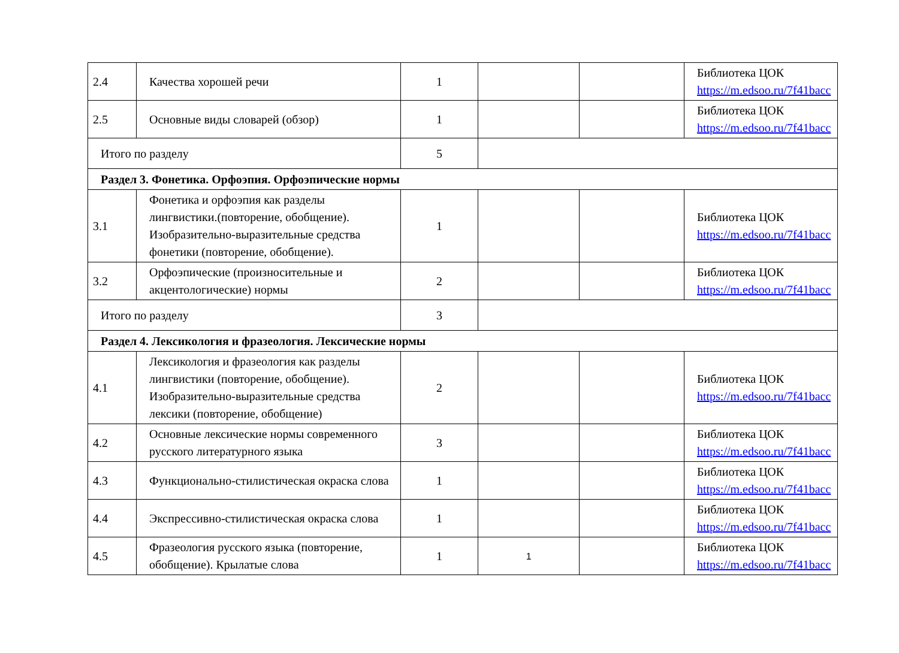| 2.4 | Качества хорошей речи | 1 | | | Библиотека ЦОК https://m.edsoo.ru/7f41bacc |
| 2.5 | Основные виды словарей (обзор) | 1 | | | Библиотека ЦОК https://m.edsoo.ru/7f41bacc |
| Итого по разделу | | 5 | | | |
| Раздел 3. Фонетика. Орфоэпия. Орфоэпические нормы | | | | | |
| 3.1 | Фонетика и орфоэпия как разделы лингвистики.(повторение, обобщение). Изобразительно-выразительные средства фонетики (повторение, обобщение). | 1 | | | Библиотека ЦОК https://m.edsoo.ru/7f41bacc |
| 3.2 | Орфоэпические (произносительные и акцентологические) нормы | 2 | | | Библиотека ЦОК https://m.edsoo.ru/7f41bacc |
| Итого по разделу | | 3 | | | |
| Раздел 4. Лексикология и фразеология. Лексические нормы | | | | | |
| 4.1 | Лексикология и фразеология как разделы лингвистики (повторение, обобщение). Изобразительно-выразительные средства лексики (повторение, обобщение) | 2 | | | Библиотека ЦОК https://m.edsoo.ru/7f41bacc |
| 4.2 | Основные лексические нормы современного русского литературного языка | 3 | | | Библиотека ЦОК https://m.edsoo.ru/7f41bacc |
| 4.3 | Функционально-стилистическая окраска слова | 1 | | | Библиотека ЦОК https://m.edsoo.ru/7f41bacc |
| 4.4 | Экспрессивно-стилистическая окраска слова | 1 | | | Библиотека ЦОК https://m.edsoo.ru/7f41bacc |
| 4.5 | Фразеология русского языка (повторение, обобщение). Крылатые слова | 1 | 1 | | Библиотека ЦОК https://m.edsoo.ru/7f41bacc |